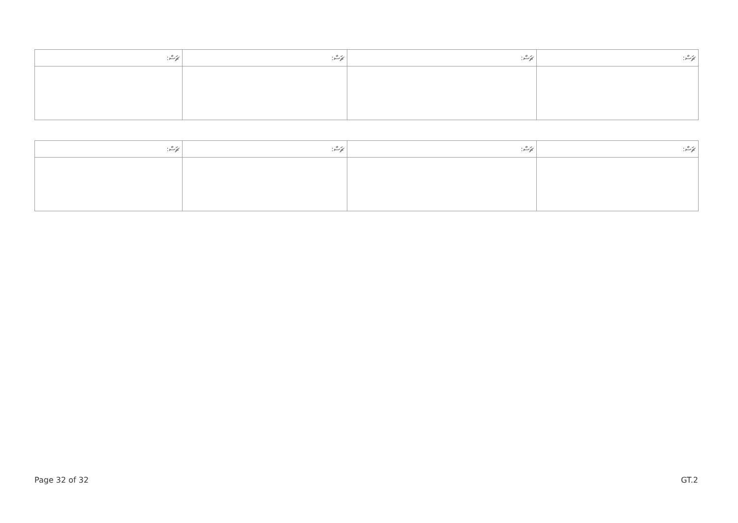| ޗަސް: | ޗަސް: | ޗަސް: | ޗަސް: |
| --- | --- | --- | --- |
| ޗަސް: | ޗަސް: | ޗަސް: | ޗަސް: |
| --- | --- | --- | --- |
Page 32 of 32 GT.2